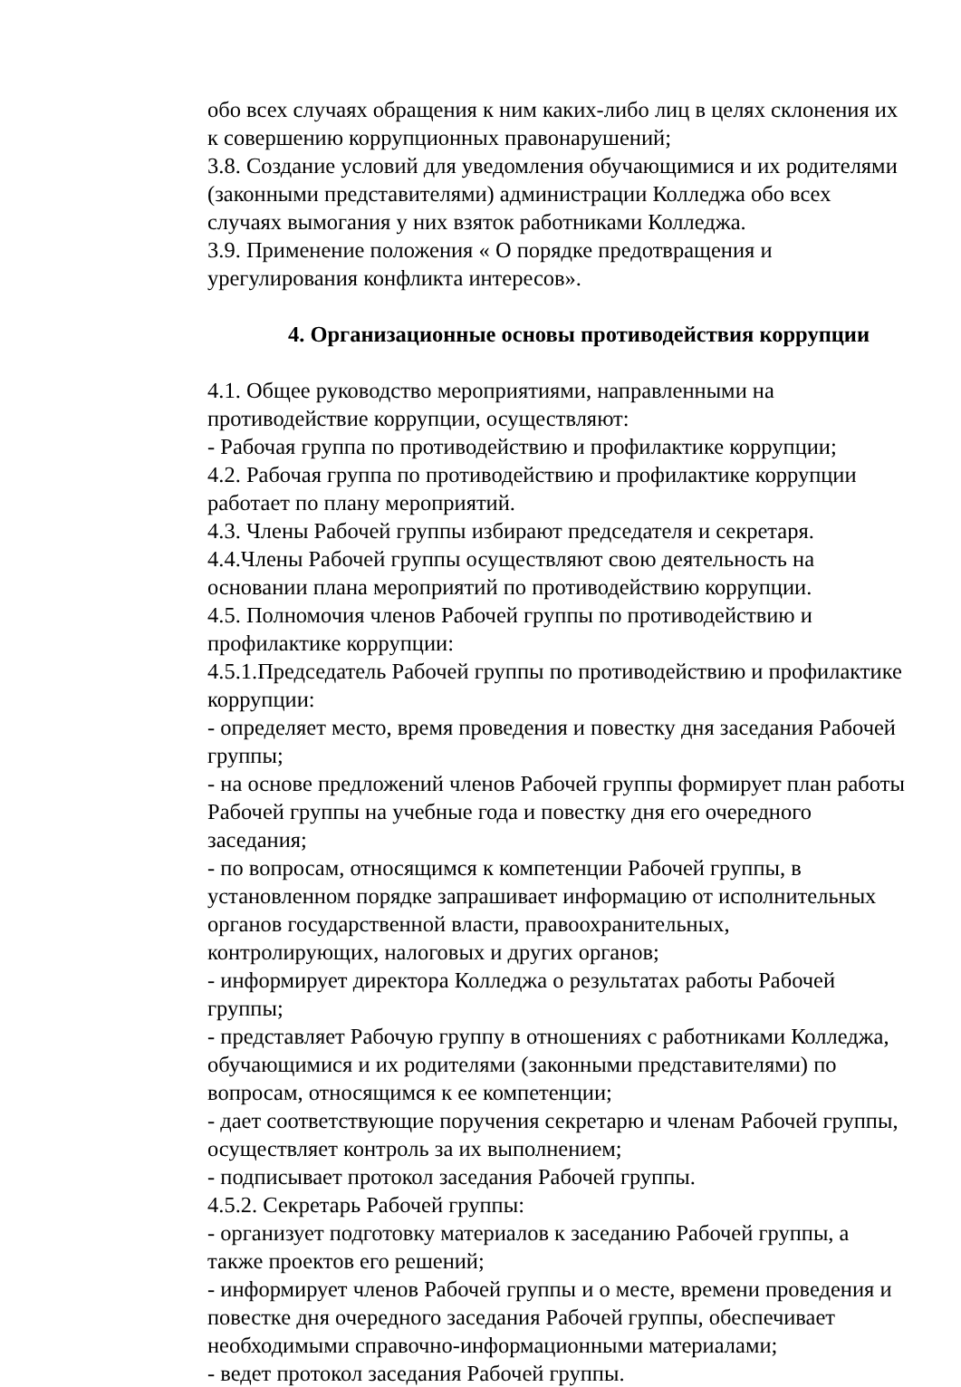обо всех случаях обращения к ним каких-либо лиц в целях склонения их к совершению коррупционных правонарушений;
3.8. Создание условий для уведомления обучающимися и их родителями (законными представителями) администрации Колледжа обо всех случаях вымогания у них взяток работниками Колледжа.
3.9. Применение положения « О порядке предотвращения и урегулирования конфликта интересов».
4. Организационные основы противодействия коррупции
4.1. Общее руководство мероприятиями, направленными на противодействие коррупции, осуществляют:
- Рабочая группа по противодействию и профилактике коррупции;
4.2. Рабочая группа по противодействию и профилактике коррупции работает по плану мероприятий.
4.3. Члены Рабочей группы избирают председателя и секретаря.
4.4.Члены Рабочей группы осуществляют свою деятельность на основании плана мероприятий по противодействию коррупции.
4.5. Полномочия членов Рабочей группы по противодействию и профилактике коррупции:
4.5.1.Председатель Рабочей группы по противодействию и профилактике коррупции:
- определяет место, время проведения и повестку дня заседания Рабочей группы;
- на основе предложений членов Рабочей группы формирует план работы Рабочей группы на учебные года и повестку дня его очередного заседания;
- по вопросам, относящимся к компетенции Рабочей группы, в установленном порядке запрашивает информацию от исполнительных органов государственной власти, правоохранительных, контролирующих, налоговых и других органов;
- информирует директора Колледжа о результатах работы Рабочей группы;
- представляет Рабочую группу в отношениях с работниками Колледжа, обучающимися и их родителями (законными представителями) по вопросам, относящимся к ее компетенции;
- дает соответствующие поручения секретарю и членам Рабочей группы, осуществляет контроль за их выполнением;
- подписывает протокол заседания Рабочей группы.
4.5.2. Секретарь Рабочей группы:
- организует подготовку материалов к заседанию Рабочей группы, а также проектов его решений;
- информирует членов Рабочей группы и о месте, времени проведения и повестке дня очередного заседания Рабочей группы, обеспечивает необходимыми справочно-информационными материалами;
- ведет протокол заседания Рабочей группы.